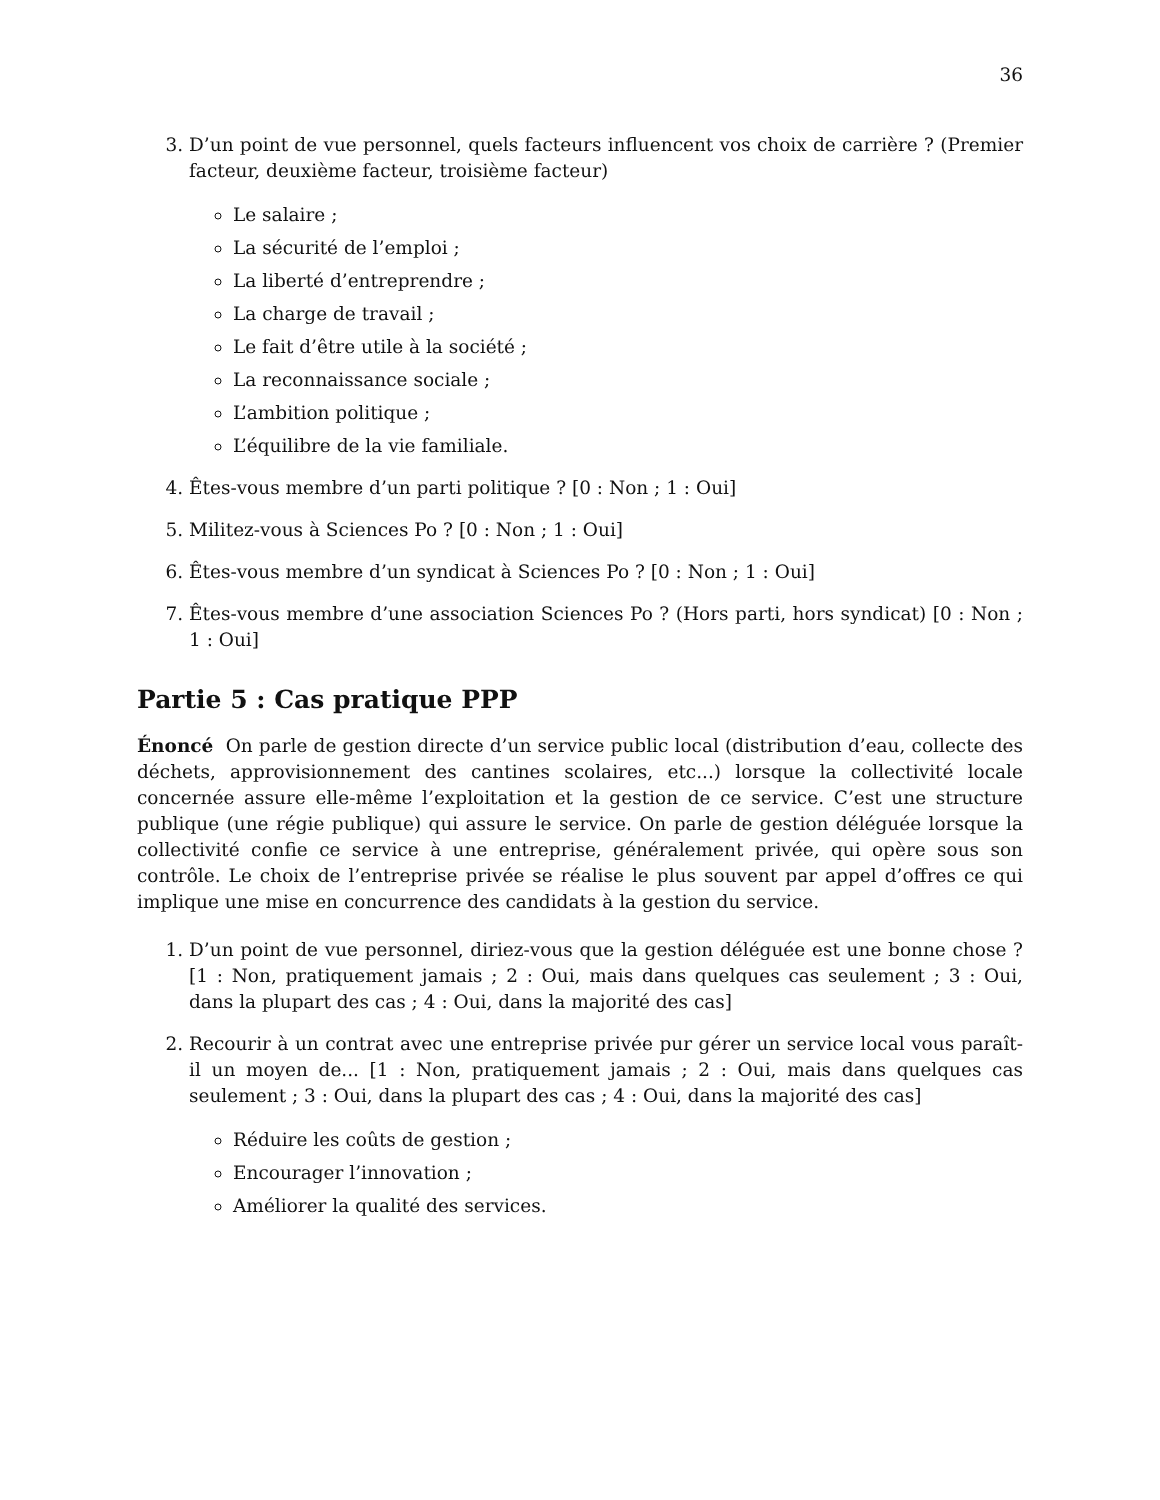36
3. D’un point de vue personnel, quels facteurs influencent vos choix de carrière ? (Premier facteur, deuxième facteur, troisième facteur)
Le salaire ;
La sécurité de l’emploi ;
La liberté d’entreprendre ;
La charge de travail ;
Le fait d’être utile à la société ;
La reconnaissance sociale ;
L’ambition politique ;
L’équilibre de la vie familiale.
4. Êtes-vous membre d’un parti politique ? [0 : Non ; 1 : Oui]
5. Militez-vous à Sciences Po ? [0 : Non ; 1 : Oui]
6. Êtes-vous membre d’un syndicat à Sciences Po ? [0 : Non ; 1 : Oui]
7. Êtes-vous membre d’une association Sciences Po ? (Hors parti, hors syndicat) [0 : Non ; 1 : Oui]
Partie 5 : Cas pratique PPP
Énoncé On parle de gestion directe d’un service public local (distribution d’eau, collecte des déchets, approvisionnement des cantines scolaires, etc...) lorsque la collectivité locale concernée assure elle-même l’exploitation et la gestion de ce service. C’est une structure publique (une régie publique) qui assure le service. On parle de gestion déléguée lorsque la collectivité confie ce service à une entreprise, généralement privée, qui opère sous son contrôle. Le choix de l’entreprise privée se réalise le plus souvent par appel d’offres ce qui implique une mise en concurrence des candidats à la gestion du service.
1. D’un point de vue personnel, diriez-vous que la gestion déléguée est une bonne chose ? [1 : Non, pratiquement jamais ; 2 : Oui, mais dans quelques cas seulement ; 3 : Oui, dans la plupart des cas ; 4 : Oui, dans la majorité des cas]
2. Recourir à un contrat avec une entreprise privée pur gérer un service local vous paraît-il un moyen de... [1 : Non, pratiquement jamais ; 2 : Oui, mais dans quelques cas seulement ; 3 : Oui, dans la plupart des cas ; 4 : Oui, dans la majorité des cas]
Réduire les coûts de gestion ;
Encourager l’innovation ;
Améliorer la qualité des services.